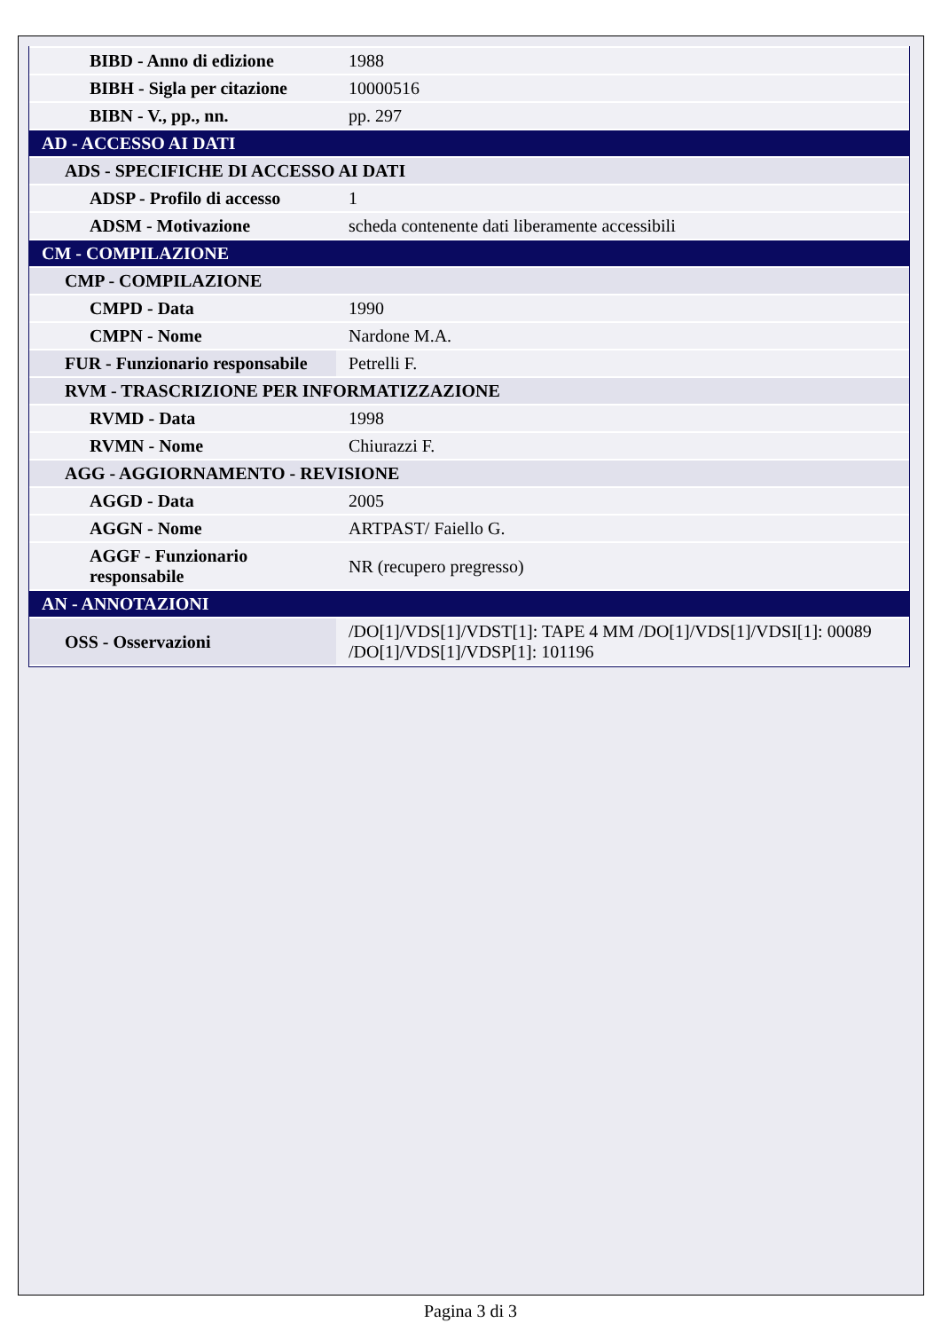| BIBD - Anno di edizione | 1988 |
| BIBH - Sigla per citazione | 10000516 |
| BIBN - V., pp., nn. | pp. 297 |
| AD - ACCESSO AI DATI | |
| ADS - SPECIFICHE DI ACCESSO AI DATI | |
| ADSP - Profilo di accesso | 1 |
| ADSM - Motivazione | scheda contenente dati liberamente accessibili |
| CM - COMPILAZIONE | |
| CMP - COMPILAZIONE | |
| CMPD - Data | 1990 |
| CMPN - Nome | Nardone M.A. |
| FUR - Funzionario responsabile | Petrelli F. |
| RVM - TRASCRIZIONE PER INFORMATIZZAZIONE | |
| RVMD - Data | 1998 |
| RVMN - Nome | Chiurazzi F. |
| AGG - AGGIORNAMENTO - REVISIONE | |
| AGGD - Data | 2005 |
| AGGN - Nome | ARTPAST/ Faiello G. |
| AGGF - Funzionario responsabile | NR (recupero pregresso) |
| AN - ANNOTAZIONI | |
| OSS - Osservazioni | /DO[1]/VDS[1]/VDST[1]: TAPE 4 MM /DO[1]/VDS[1]/VDSI[1]: 00089 /DO[1]/VDS[1]/VDSP[1]: 101196 |
Pagina 3 di 3